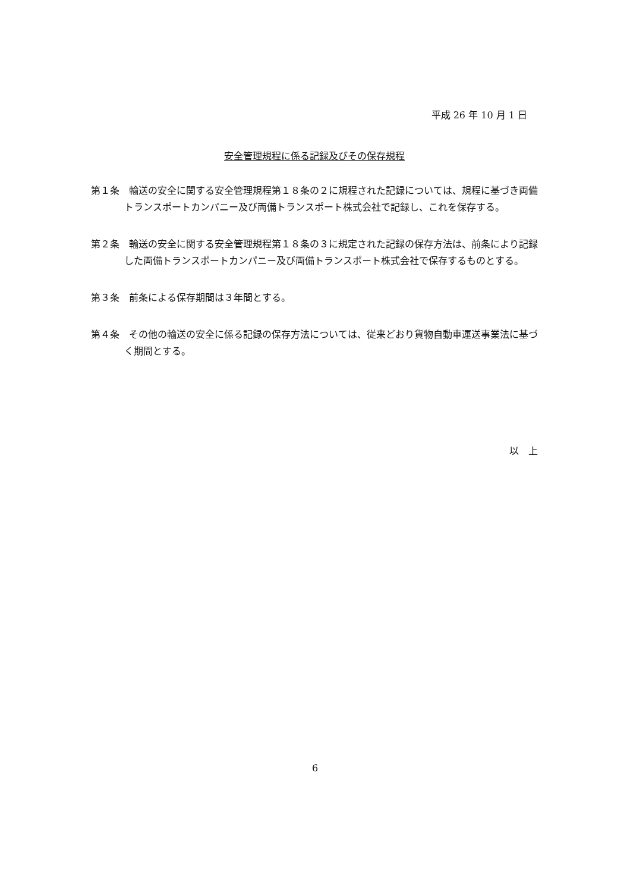平成 26 年 10 月 1 日
安全管理規程に係る記録及びその保存規程
第１条　輸送の安全に関する安全管理規程第１８条の２に規程された記録については、規程に基づき両備トランスポートカンパニー及び両備トランスポート株式会社で記録し、これを保存する。
第２条　輸送の安全に関する安全管理規程第１８条の３に規定された記録の保存方法は、前条により記録した両備トランスポートカンパニー及び両備トランスポート株式会社で保存するものとする。
第３条　前条による保存期間は３年間とする。
第４条　その他の輸送の安全に係る記録の保存方法については、従来どおり貨物自動車運送事業法に基づく期間とする。
以　上
6